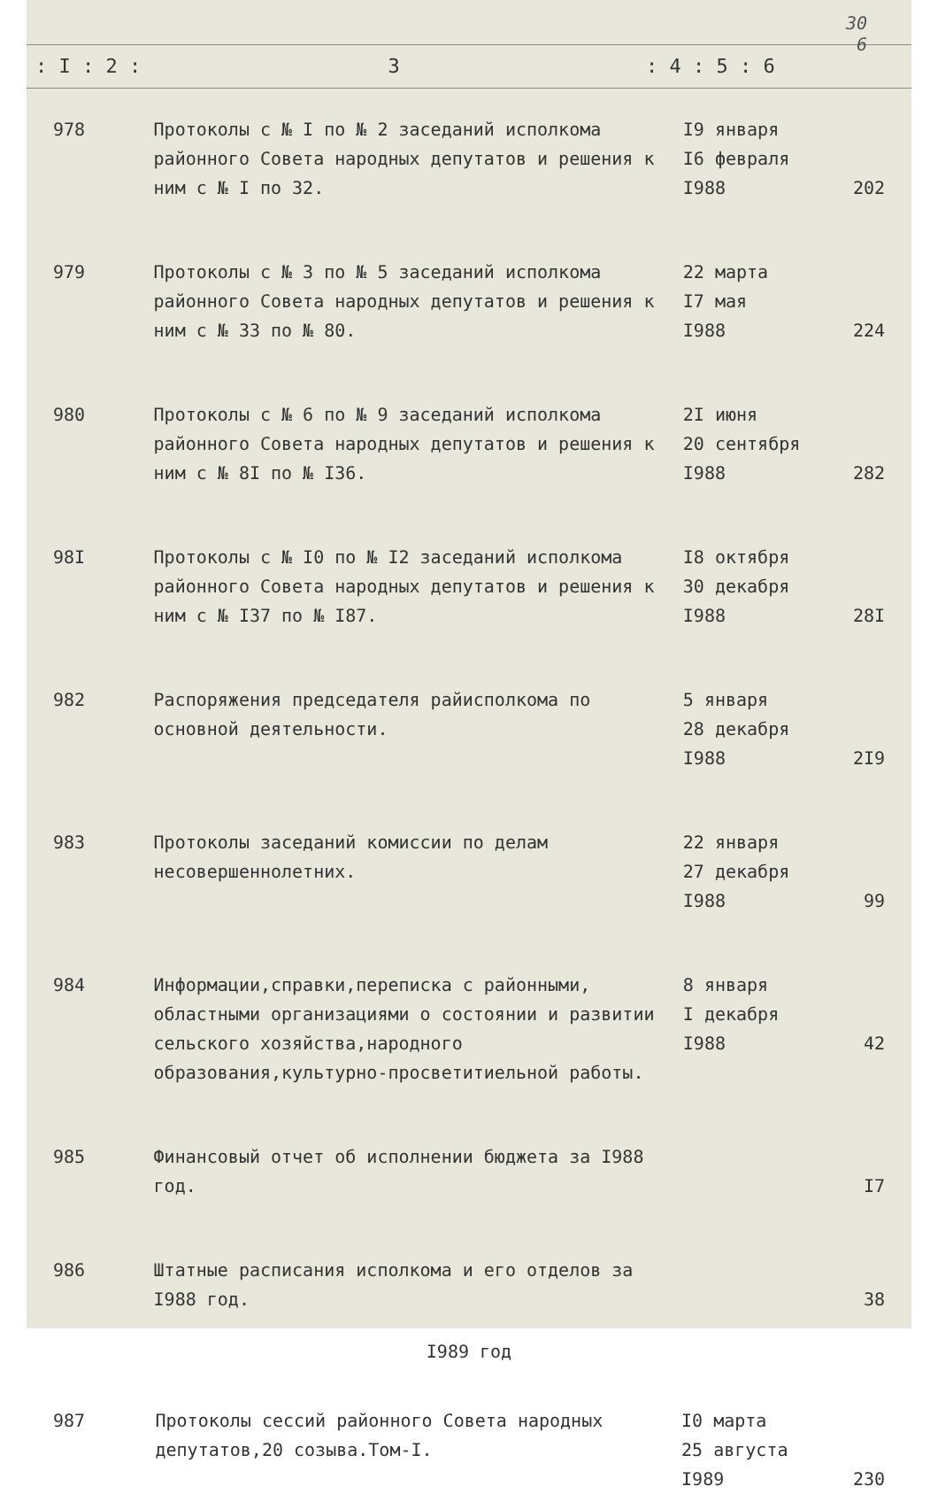30
6
: I : 2 : 3: 4 : 5 : 6
| 978 | Протоколы с № I по № 2 заседаний исполкома районного Совета народных депутатов и решения к ним с № I по 32. | I9 января I6 февраля I988 | 202 |
| 979 | Протоколы с № 3 по № 5 заседаний исполкома районного Совета народных депутатов и решения к ним с № 33 по № 80. | 22 марта I7 мая I988 | 224 |
| 980 | Протоколы с № 6 по № 9 заседаний исполкома районного Совета народных депутатов и решения к ним с № 8I по № I36. | 2I июня 20 сентября I988 | 282 |
| 98I | Протоколы с № I0 по № I2 заседаний исполкома районного Совета народных депутатов и решения к ним с № I37 по № I87. | I8 октября 30 декабря I988 | 28I |
| 982 | Распоряжения председателя райисполкома по основной деятельности. | 5 января 28 декабря I988 | 2I9 |
| 983 | Протоколы заседаний комиссии по делам несовершеннолетних. | 22 января 27 декабря I988 | 99 |
| 984 | Информации,справки,переписка с районными, областными организациями о состоянии и развитии сельского хозяйства,народного образования,культурно-просветитиельной работы. | 8 января I декабря I988 | 42 |
| 985 | Финансовый отчет об исполнении бюджета за I988 год. | | I7 |
| 986 | Штатные расписания исполкома и его отделов за I988 год. | | 38 |
I989 год
| 987 | Протоколы сессий районного Совета народных депутатов,20 созыва.Том-I. | I0 марта 25 августа I989 | 230 |